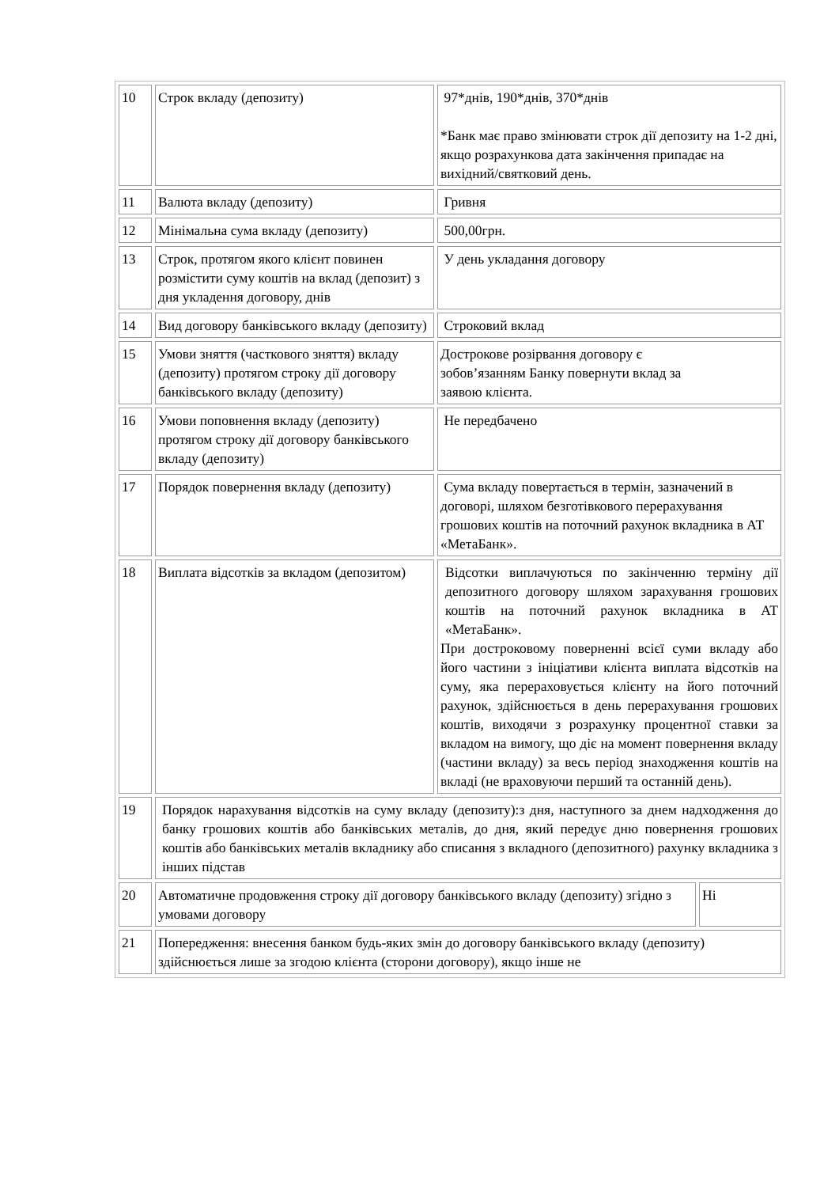| 10 | Строк вкладу (депозиту) | 97*днів, 190*днів, 370*днів *Банк має право змінювати строк дії депозиту на 1-2 дні, якщо розрахункова дата закінчення припадає на вихідний/святковий день. | |
| 11 | Валюта вкладу (депозиту) | Гривня | |
| 12 | Мінімальна сума вкладу (депозиту) | 500,00грн. | |
| 13 | Строк, протягом якого клієнт повинен розмістити суму коштів на вклад (депозит) з дня укладення договору, днів | У день укладання договору | |
| 14 | Вид договору банківського вкладу (депозиту) | Строковий вклад | |
| 15 | Умови зняття (часткового зняття) вкладу (депозиту) протягом строку дії договору банківського вкладу (депозиту) | Дострокове розірвання договору є зобов’язанням Банку повернути вклад за заявою клієнта. | |
| 16 | Умови поповнення вкладу (депозиту) протягом строку дії договору банківського вкладу (депозиту) | Не передбачено | |
| 17 | Порядок повернення вкладу (депозиту) | Сума вкладу повертається в термін, зазначений в договорі, шляхом безготівкового перерахування грошових коштів на поточний рахунок вкладника в АТ «МетаБанк». | |
| 18 | Виплата відсотків за вкладом (депозитом) | Відсотки виплачуються по закінченню терміну дії депозитного договору шляхом зарахування грошових коштів на поточний рахунок вкладника в АТ «МетаБанк». При достроковому поверненні всієї суми вкладу або його частини з ініціативи клієнта виплата відсотків на суму, яка перераховується клієнту на його поточний рахунок, здійснюється в день перерахування грошових коштів, виходячи з розрахунку процентної ставки за вкладом на вимогу, що діє на момент повернення вкладу (частини вкладу) за весь період знаходження коштів на вкладі (не враховуючи перший та останній день). | |
| 19 | Порядок нарахування відсотків на суму вкладу (депозиту):з дня, наступного за днем надходження до банку грошових коштів або банківських металів, до дня, який передує дню повернення грошових коштів або банківських металів вкладнику або списання з вкладного (депозитного) рахунку вкладника з інших підстав | | |
| 20 | Автоматичне продовження строку дії договору банківського вкладу (депозиту) згідно з умовами договору | | Ні |
| 21 | Попередження: внесення банком будь-яких змін до договору банківського вкладу (депозиту) здійснюється лише за згодою клієнта (сторони договору), якщо інше не | | |